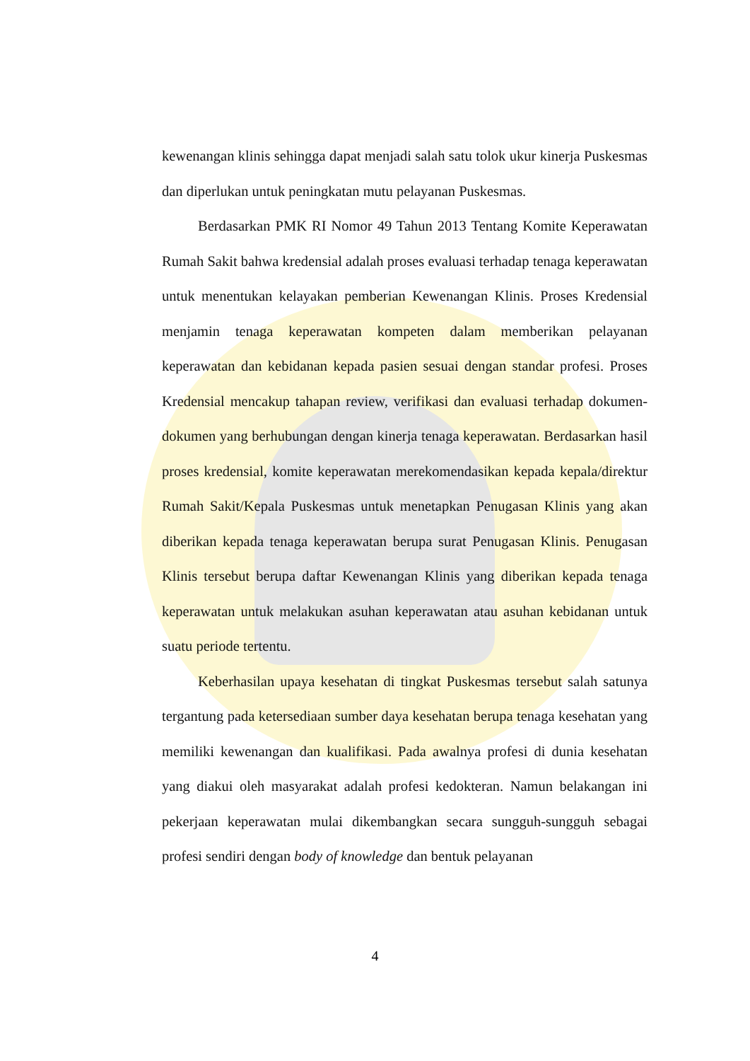kewenangan klinis sehingga dapat menjadi salah satu tolok ukur kinerja Puskesmas dan diperlukan untuk peningkatan mutu pelayanan Puskesmas.
Berdasarkan PMK RI Nomor 49 Tahun 2013 Tentang Komite Keperawatan Rumah Sakit bahwa kredensial adalah proses evaluasi terhadap tenaga keperawatan untuk menentukan kelayakan pemberian Kewenangan Klinis. Proses Kredensial menjamin tenaga keperawatan kompeten dalam memberikan pelayanan keperawatan dan kebidanan kepada pasien sesuai dengan standar profesi. Proses Kredensial mencakup tahapan review, verifikasi dan evaluasi terhadap dokumen-dokumen yang berhubungan dengan kinerja tenaga keperawatan. Berdasarkan hasil proses kredensial, komite keperawatan merekomendasikan kepada kepala/direktur Rumah Sakit/Kepala Puskesmas untuk menetapkan Penugasan Klinis yang akan diberikan kepada tenaga keperawatan berupa surat Penugasan Klinis. Penugasan Klinis tersebut berupa daftar Kewenangan Klinis yang diberikan kepada tenaga keperawatan untuk melakukan asuhan keperawatan atau asuhan kebidanan untuk suatu periode tertentu.
Keberhasilan upaya kesehatan di tingkat Puskesmas tersebut salah satunya tergantung pada ketersediaan sumber daya kesehatan berupa tenaga kesehatan yang memiliki kewenangan dan kualifikasi. Pada awalnya profesi di dunia kesehatan yang diakui oleh masyarakat adalah profesi kedokteran. Namun belakangan ini pekerjaan keperawatan mulai dikembangkan secara sungguh-sungguh sebagai profesi sendiri dengan body of knowledge dan bentuk pelayanan
4